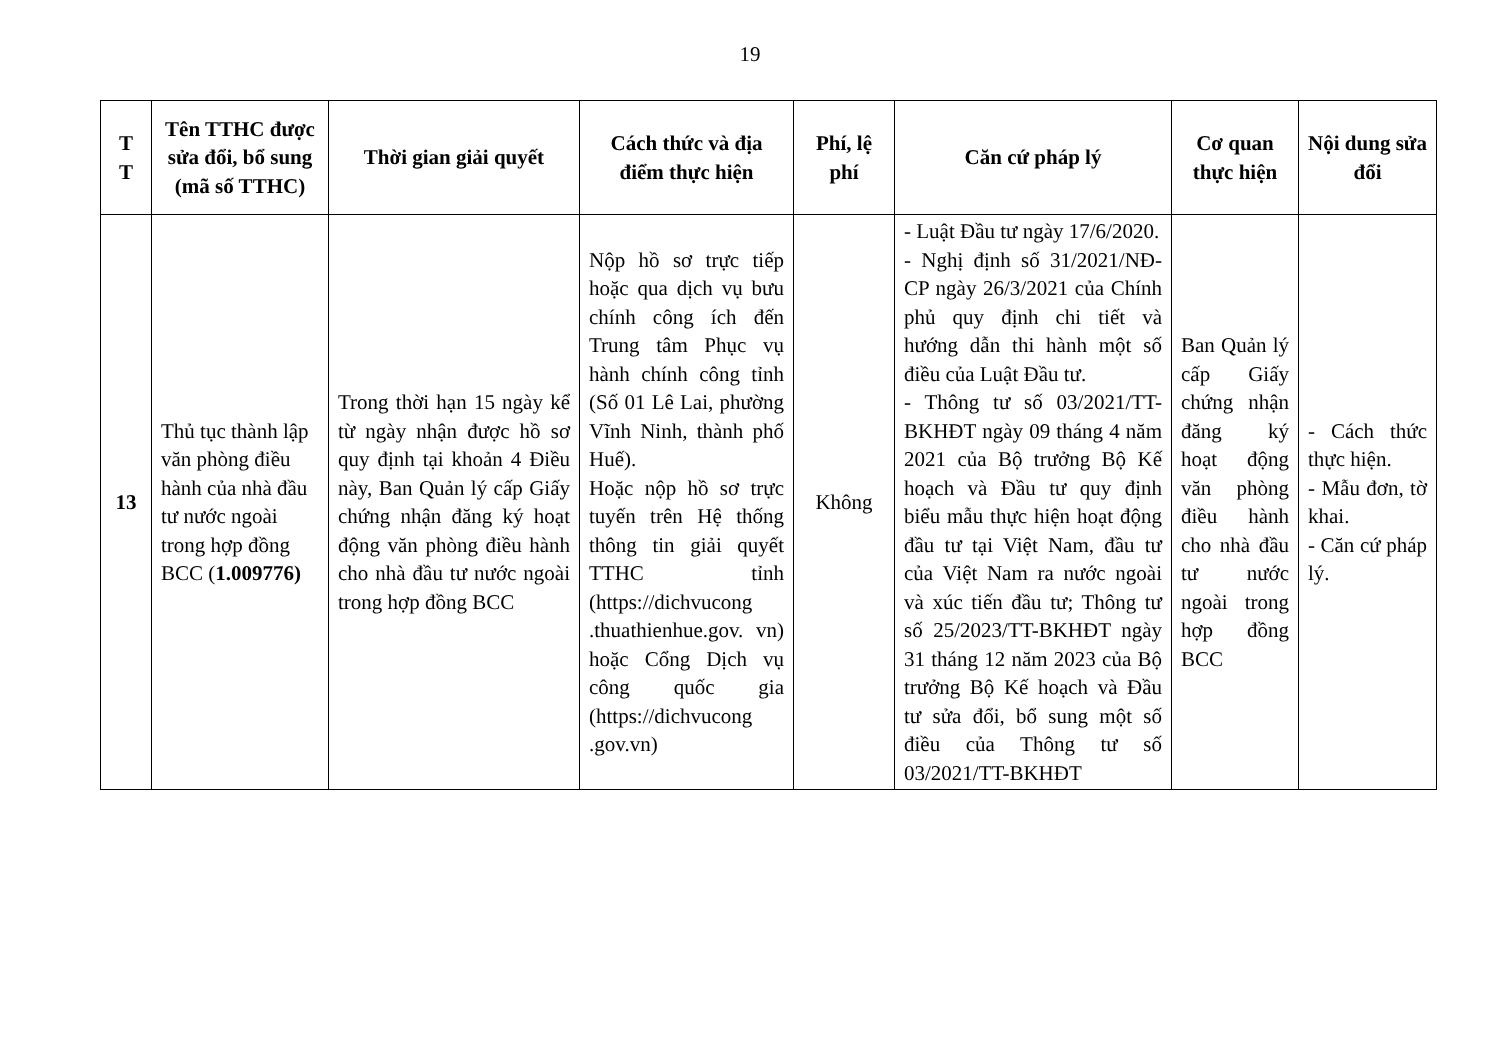19
| T T | Tên TTHC được sửa đổi, bổ sung (mã số TTHC) | Thời gian giải quyết | Cách thức và địa điểm thực hiện | Phí, lệ phí | Căn cứ pháp lý | Cơ quan thực hiện | Nội dung sửa đổi |
| --- | --- | --- | --- | --- | --- | --- | --- |
| 13 | Thủ tục thành lập văn phòng điều hành của nhà đầu tư nước ngoài trong hợp đồng BCC ( 1.009776) | Trong thời hạn 15 ngày kể từ ngày nhận được hồ sơ quy định tại khoản 4 Điều này, Ban Quản lý cấp Giấy chứng nhận đăng ký hoạt động văn phòng điều hành cho nhà đầu tư nước ngoài trong hợp đồng BCC | Nộp hồ sơ trực tiếp hoặc qua dịch vụ bưu chính công ích đến Trung tâm Phục vụ hành chính công tỉnh (Số 01 Lê Lai, phường Vĩnh Ninh, thành phố Huế). Hoặc nộp hồ sơ trực tuyến trên Hệ thống thông tin giải quyết TTHC tỉnh (https://dichvucong .thuathienhue.gov. vn) hoặc Cổng Dịch vụ công quốc gia (https://dichvucong .gov.vn) | Không | - Luật Đầu tư ngày 17/6/2020. - Nghị định số 31/2021/NĐ-CP ngày 26/3/2021 của Chính phủ quy định chi tiết và hướng dẫn thi hành một số điều của Luật Đầu tư. - Thông tư số 03/2021/TT-BKHĐT ngày 09 tháng 4 năm 2021 của Bộ trưởng Bộ Kế hoạch và Đầu tư quy định biểu mẫu thực hiện hoạt động đầu tư tại Việt Nam, đầu tư của Việt Nam ra nước ngoài và xúc tiến đầu tư; Thông tư số 25/2023/TT-BKHĐT ngày 31 tháng 12 năm 2023 của Bộ trưởng Bộ Kế hoạch và Đầu tư sửa đổi, bổ sung một số điều của Thông tư số 03/2021/TT-BKHĐT | Ban Quản lý cấp Giấy chứng nhận đăng ký hoạt động văn phòng điều hành cho nhà đầu tư nước ngoài trong hợp đồng BCC | - Cách thức thực hiện. - Mẫu đơn, tờ khai. - Căn cứ pháp lý. |